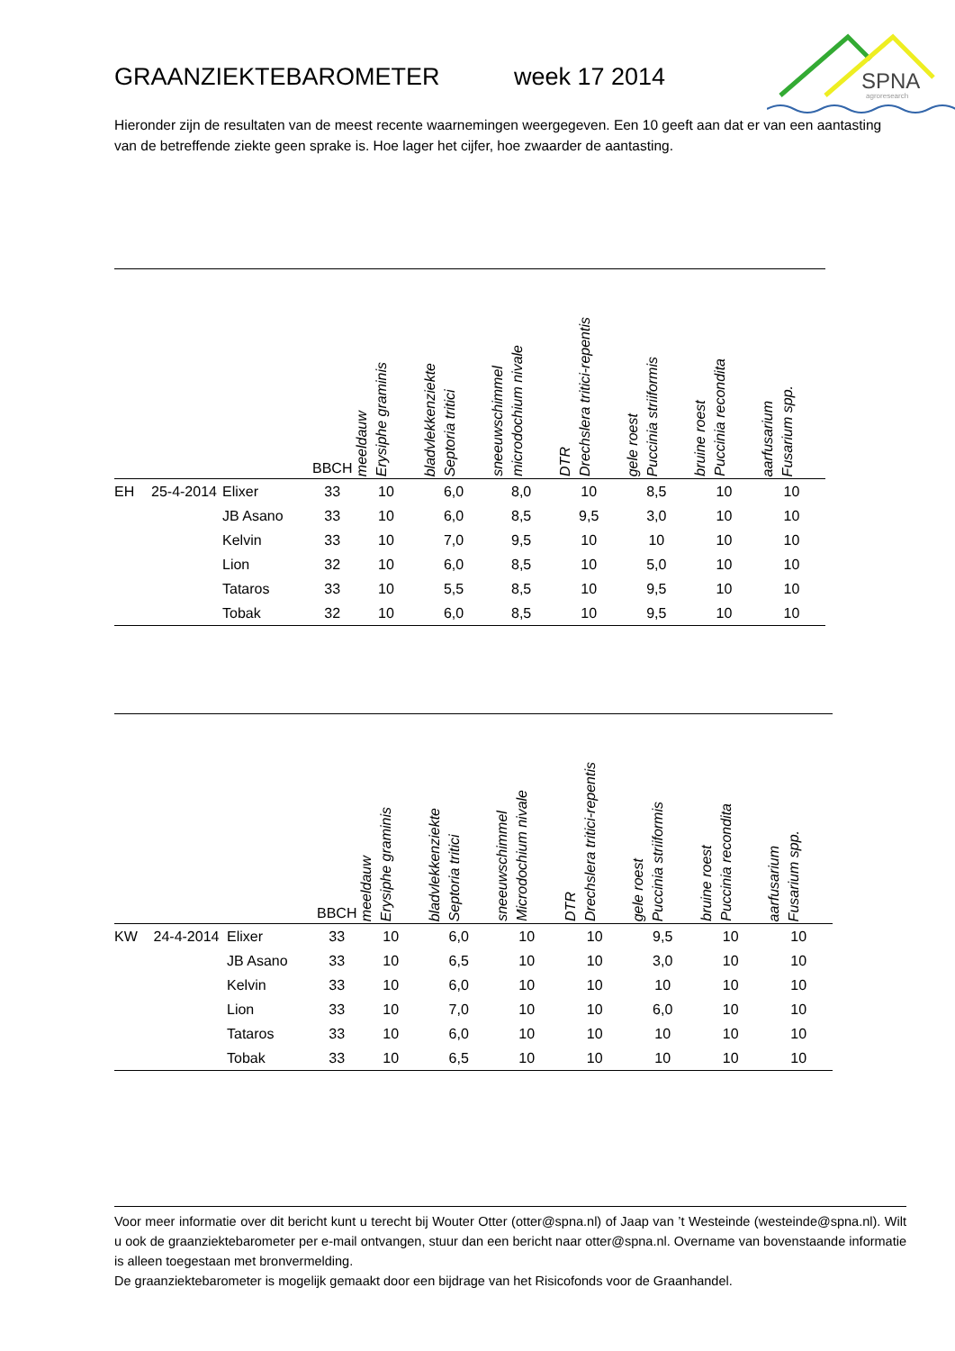GRAANZIEKTEBAROMETER week 17 2014
SPNA
agroresearch
Hieronder zijn de resultaten van de meest recente waarnemingen weergegeven. Een 10 geeft aan dat er van een aantasting van de betreffende ziekte geen sprake is. Hoe lager het cijfer, hoe zwaarder de aantasting.
| | | | BBCH | meeldauw Erysiphe graminis | bladvlekkenziekte Septoria tritici | sneeuwschimmel microdochium nivale | DTR Drechslera tritici-repentis | gele roest Puccinia striiformis | bruine roest Puccinia recondita | aarfusarium Fusarium spp. |
| --- | --- | --- | --- | --- | --- | --- | --- | --- | --- | --- |
| EH | 25-4-2014 | Elixer | 33 | 10 | 6,0 | 8,0 | 10 | 8,5 | 10 | 10 |
| | | JB Asano | 33 | 10 | 6,0 | 8,5 | 9,5 | 3,0 | 10 | 10 |
| | | Kelvin | 33 | 10 | 7,0 | 9,5 | 10 | 10 | 10 | 10 |
| | | Lion | 32 | 10 | 6,0 | 8,5 | 10 | 5,0 | 10 | 10 |
| | | Tataros | 33 | 10 | 5,5 | 8,5 | 10 | 9,5 | 10 | 10 |
| | | Tobak | 32 | 10 | 6,0 | 8,5 | 10 | 9,5 | 10 | 10 |
| | | | BBCH | meeldauw Erysiphe graminis | bladvlekkenziekte Septoria tritici | sneeuwschimmel Microdochium nivale | DTR Drechslera tritici-repentis | gele roest Puccinia striiformis | bruine roest Puccinia recondita | aarfusarium Fusarium spp. |
| --- | --- | --- | --- | --- | --- | --- | --- | --- | --- | --- |
| KW | 24-4-2014 | Elixer | 33 | 10 | 6,0 | 10 | 10 | 9,5 | 10 | 10 |
| | | JB Asano | 33 | 10 | 6,5 | 10 | 10 | 3,0 | 10 | 10 |
| | | Kelvin | 33 | 10 | 6,0 | 10 | 10 | 10 | 10 | 10 |
| | | Lion | 33 | 10 | 7,0 | 10 | 10 | 6,0 | 10 | 10 |
| | | Tataros | 33 | 10 | 6,0 | 10 | 10 | 10 | 10 | 10 |
| | | Tobak | 33 | 10 | 6,5 | 10 | 10 | 10 | 10 | 10 |
Voor meer informatie over dit bericht kunt u terecht bij Wouter Otter (otter@spna.nl) of Jaap van ’t Westeinde (westeinde@spna.nl). Wilt u ook de graanziektebarometer per e-mail ontvangen, stuur dan een bericht naar otter@spna.nl. Overname van bovenstaande informatie is alleen toegestaan met bronvermelding.
De graanziektebarometer is mogelijk gemaakt door een bijdrage van het Risicofonds voor de Graanhandel.